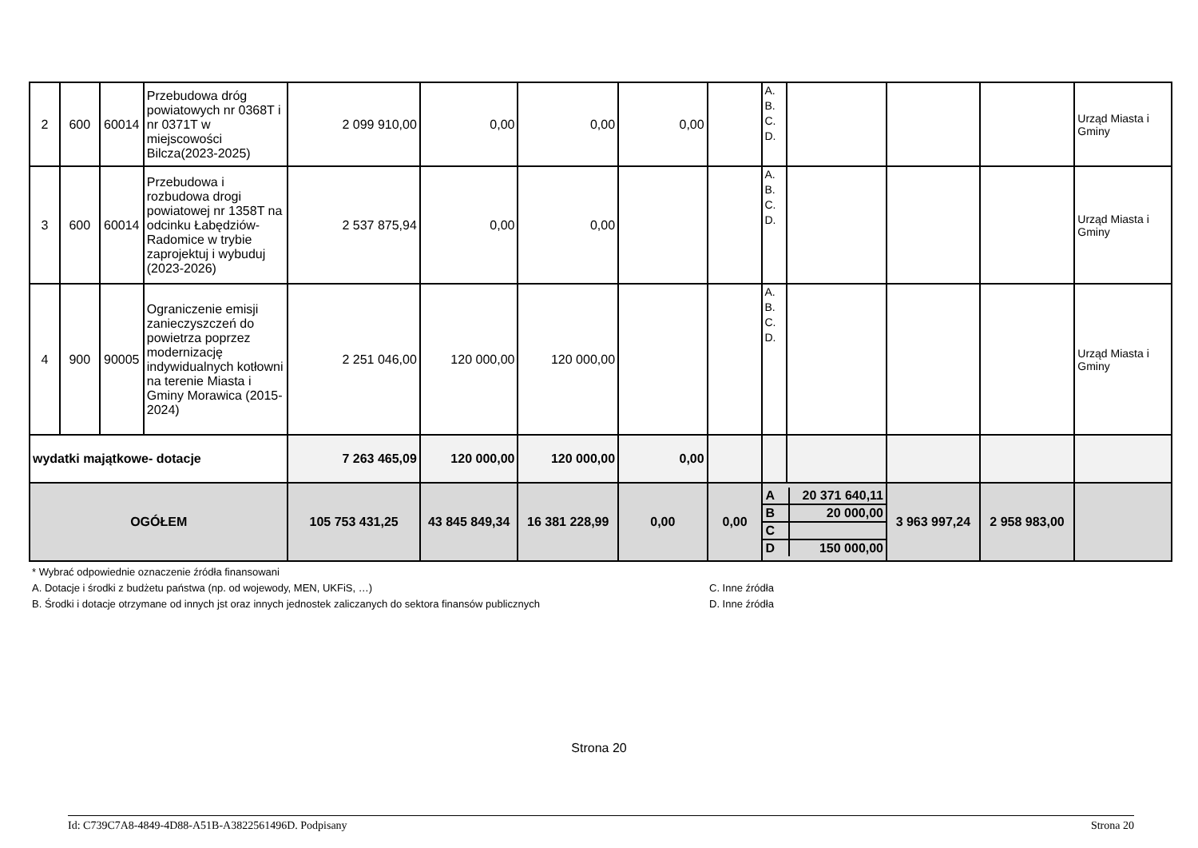| 2 | 600 | 60014 | Przebudowa dróg powiatowych nr 0368T i nr 0371T w miejscowości Bilcza(2023-2025) | 2 099 910,00 | 0,00 | 0,00 | 0,00 | | A. B. C. D. | | | | Urząd Miasta i Gminy |
| 3 | 600 | 60014 | Przebudowa i rozbudowa drogi powiatowej nr 1358T na odcinku Łabędziów-Radomice w trybie zaprojektuj i wybuduj (2023-2026) | 2 537 875,94 | 0,00 | 0,00 | | | A. B. C. D. | | | | Urząd Miasta i Gminy |
| 4 | 900 | 90005 | Ograniczenie emisji zanieczyszczeń do powietrza poprzez modernizację indywidualnych kotłowni na terenie Miasta i Gminy Morawica (2015-2024) | 2 251 046,00 | 120 000,00 | 120 000,00 | | | A. B. C. D. | | | | Urząd Miasta i Gminy |
| wydatki majątkowe- dotacje | | | | 7 263 465,09 | 120 000,00 | 120 000,00 | 0,00 | | | | | | |
| OGÓŁEM | | | | 105 753 431,25 | 43 845 849,34 | 16 381 228,99 | 0,00 | 0,00 | / A / 20 371 640,11 / / B / 20 000,00 / / C / / / D / 150 000,00 / | | 3 963 997,24 | 2 958 983,00 | |
* Wybrać odpowiednie oznaczenie źródła finansowani
A. Dotacje i środki z budżetu państwa (np. od wojewody, MEN, UKFiS, …)
B. Środki i dotacje otrzymane od innych jst oraz innych jednostek zaliczanych do sektora finansów publicznych
C. Inne źródła
D. Inne źródła
Strona 20
Id: C739C7A8-4849-4D88-A51B-A3822561496D. Podpisany Strona 20